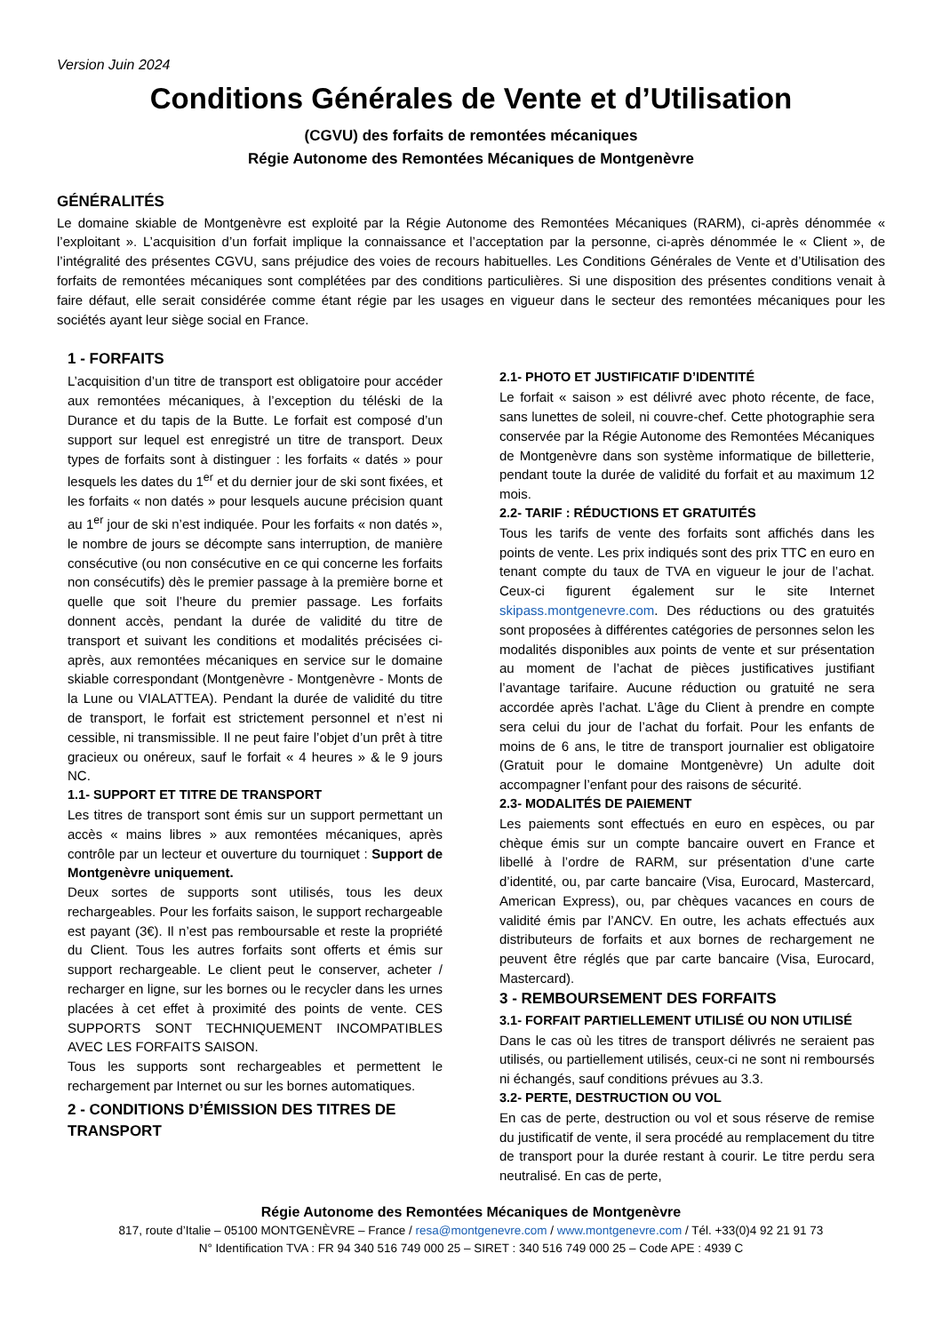Version Juin 2024
Conditions Générales de Vente et d’Utilisation
(CGVU) des forfaits de remontées mécaniques
Régie Autonome des Remontées Mécaniques de Montgenèvre
GÉNÉRALITÉS
Le domaine skiable de Montgenèvre est exploité par la Régie Autonome des Remontées Mécaniques (RARM), ci-après dénommée « l’exploitant ». L’acquisition d’un forfait implique la connaissance et l’acceptation par la personne, ci-après dénommée le « Client », de l’intégralité des présentes CGVU, sans préjudice des voies de recours habituelles. Les Conditions Générales de Vente et d’Utilisation des forfaits de remontées mécaniques sont complétées par des conditions particulières. Si une disposition des présentes conditions venait à faire défaut, elle serait considérée comme étant régie par les usages en vigueur dans le secteur des remontées mécaniques pour les sociétés ayant leur siège social en France.
1 - FORFAITS
L’acquisition d’un titre de transport est obligatoire pour accéder aux remontées mécaniques, à l’exception du téléski de la Durance et du tapis de la Butte. Le forfait est composé d’un support sur lequel est enregistré un titre de transport. Deux types de forfaits sont à distinguer : les forfaits « datés » pour lesquels les dates du 1<sup>er</sup> et du dernier jour de ski sont fixées, et les forfaits « non datés » pour lesquels aucune précision quant au 1<sup>er</sup> jour de ski n’est indiquée. Pour les forfaits « non datés », le nombre de jours se décompte sans interruption, de manière consécutive (ou non consécutive en ce qui concerne les forfaits non consécutifs) dès le premier passage à la première borne et quelle que soit l’heure du premier passage. Les forfaits donnent accès, pendant la durée de validité du titre de transport et suivant les conditions et modalités précisées ci-après, aux remontées mécaniques en service sur le domaine skiable correspondant (Montgenèvre - Montgenèvre - Monts de la Lune ou VIALATTEA). Pendant la durée de validité du titre de transport, le forfait est strictement personnel et n’est ni cessible, ni transmissible. Il ne peut faire l’objet d’un prêt à titre gracieux ou onéreux, sauf le forfait « 4 heures » & le 9 jours NC.
1.1- SUPPORT ET TITRE DE TRANSPORT
Les titres de transport sont émis sur un support permettant un accès « mains libres » aux remontées mécaniques, après contrôle par un lecteur et ouverture du tourniquet : Support de Montgenèvre uniquement.
Deux sortes de supports sont utilisés, tous les deux rechargeables. Pour les forfaits saison, le support rechargeable est payant (3€). Il n’est pas remboursable et reste la propriété du Client. Tous les autres forfaits sont offerts et émis sur support rechargeable. Le client peut le conserver, acheter / recharger en ligne, sur les bornes ou le recycler dans les urnes placées à cet effet à proximité des points de vente. CES SUPPORTS SONT TECHNIQUEMENT INCOMPATIBLES AVEC LES FORFAITS SAISON.
Tous les supports sont rechargeables et permettent le rechargement par Internet ou sur les bornes automatiques.
2 - CONDITIONS D’ÉMISSION DES TITRES DE TRANSPORT
2.1- PHOTO ET JUSTIFICATIF D’IDENTITÉ
Le forfait « saison » est délivré avec photo récente, de face, sans lunettes de soleil, ni couvre-chef. Cette photographie sera conservée par la Régie Autonome des Remontées Mécaniques de Montgenèvre dans son système informatique de billetterie, pendant toute la durée de validité du forfait et au maximum 12 mois.
2.2- TARIF : RÉDUCTIONS ET GRATUITÉS
Tous les tarifs de vente des forfaits sont affichés dans les points de vente. Les prix indiqués sont des prix TTC en euro en tenant compte du taux de TVA en vigueur le jour de l’achat. Ceux-ci figurent également sur le site Internet skipass.montgenevre.com. Des réductions ou des gratuités sont proposées à différentes catégories de personnes selon les modalités disponibles aux points de vente et sur présentation au moment de l’achat de pièces justificatives justifiant l’avantage tarifaire. Aucune réduction ou gratuité ne sera accordée après l’achat. L’âge du Client à prendre en compte sera celui du jour de l’achat du forfait. Pour les enfants de moins de 6 ans, le titre de transport journalier est obligatoire (Gratuit pour le domaine Montgenèvre) Un adulte doit accompagner l’enfant pour des raisons de sécurité.
2.3- MODALITÉS DE PAIEMENT
Les paiements sont effectués en euro en espèces, ou par chèque émis sur un compte bancaire ouvert en France et libellé à l’ordre de RARM, sur présentation d’une carte d’identité, ou, par carte bancaire (Visa, Eurocard, Mastercard, American Express), ou, par chèques vacances en cours de validité émis par l’ANCV. En outre, les achats effectués aux distributeurs de forfaits et aux bornes de rechargement ne peuvent être réglés que par carte bancaire (Visa, Eurocard, Mastercard).
3 - REMBOURSEMENT DES FORFAITS
3.1- FORFAIT PARTIELLEMENT UTILISÉ OU NON UTILISÉ
Dans le cas où les titres de transport délivrés ne seraient pas utilisés, ou partiellement utilisés, ceux-ci ne sont ni remboursés ni échangés, sauf conditions prévues au 3.3.
3.2- PERTE, DESTRUCTION OU VOL
En cas de perte, destruction ou vol et sous réserve de remise du justificatif de vente, il sera procédé au remplacement du titre de transport pour la durée restant à courir. Le titre perdu sera neutralisé. En cas de perte,
Régie Autonome des Remontées Mécaniques de Montgenèvre
817, route d’Italie – 05100 MONTGENÈVRE – France / resa@montgenevre.com / www.montgenevre.com / Tél. +33(0)4 92 21 91 73
N° Identification TVA : FR 94 340 516 749 000 25 – SIRET : 340 516 749 000 25 – Code APE : 4939 C